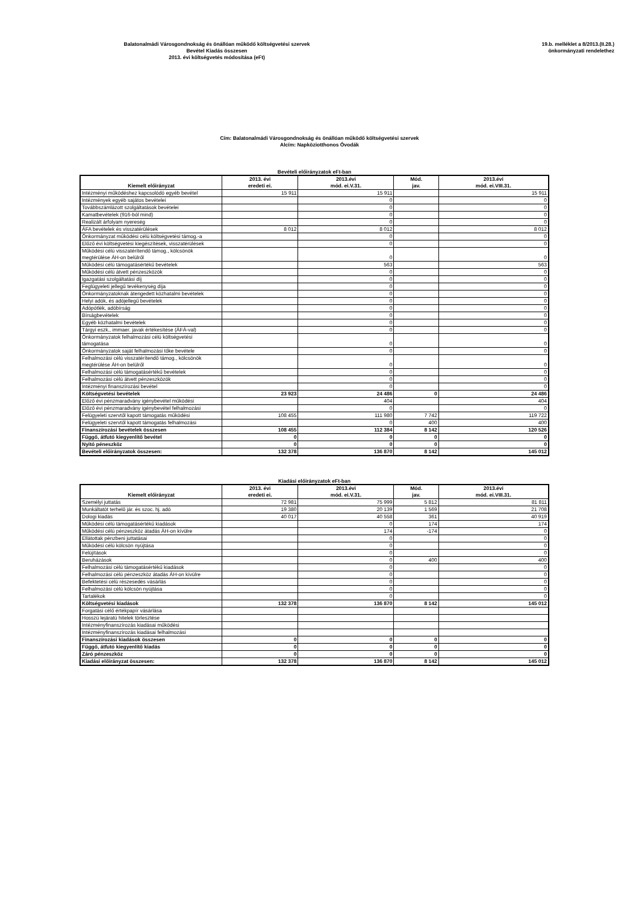Balatonalmádi Városgondnokság és önállóan működő költségvetési szervek
Bevétel Kiadás összesen
2013. évi költségvetés módosítása (eFt)
19.b. melléklet a 8/2013.(II.28.)
önkormányzati rendelethez
Cím: Balatonalmádi Városgondnokság és önállóan működő költségvetési szervek
Alcím: Napköziotthonos Óvodák
Bevételi előirányzatok eFt-ban
| Kiemelt előirányzat | 2013. évi eredeti ei. | 2013.évi mód. ei.V.31. | Mód. jav. | 2013.évi mód. ei.VIII.31. |
| --- | --- | --- | --- | --- |
| Intézményi működéshez kapcsolódó egyéb bevétel | 15 911 | 15 911 | | 15 911 |
| Intézmények egyéb sajátos bevételei | | 0 | | 0 |
| Továbbszámlázott szolgáltatások bevételei | | 0 | | 0 |
| Kamatbevételek (916-ból mind) | | 0 | | 0 |
| Realizált árfolyam nyereség | | 0 | | 0 |
| ÁFA bevételek és visszatérülések | 8 012 | 8 012 | | 8 012 |
| Önkormányzat működési célú költségvetési támog.-a | | 0 | | 0 |
| Előző évi költségvetési kiegészítések, visszatérülések | | 0 | | 0 |
| Működési célú visszatérítendő támog., kölcsönök megtérülése ÁH-on belülről | | 0 | | 0 |
| Működési célú támogatásértékű bevételek | | 563 | | 563 |
| Működési célú átvett pénzeszközök | | 0 | | 0 |
| Igazgatási szolgáltatási díj | | 0 | | 0 |
| Feglügyeleti jellegű tevékenység díja | | 0 | | 0 |
| Önkormányzatoknak átengedett közhatalmi bevételek | | 0 | | 0 |
| Helyi adók, és adójellegű bevételek | | 0 | | 0 |
| Adópótlék, adóbírság | | 0 | | 0 |
| Bírságbevételek | | 0 | | 0 |
| Egyéb közhatalmi bevételek | | 0 | | 0 |
| Tárgyi eszk., immaer. javak értékesítése (ÁFÁ-val) | | 0 | | 0 |
| Önkormányzatok felhalmozási célú költségvetési támogatása | | 0 | | 0 |
| Önkormányzatok saját felhalmozási tőke bevétele | | 0 | | 0 |
| Felhalmozási célú visszatérítendő támog., kölcsönök megtérülése ÁH-on belülről | | 0 | | 0 |
| Felhalmozási célú támogatásértékű bevételek | | 0 | | 0 |
| Felhalmozási célú átvett pénzeszközök | | 0 | | 0 |
| Intézményi finanszírozási bevétel | | 0 | | 0 |
| Költségvetési bevételek | 23 923 | 24 486 | 0 | 24 486 |
| Előző évi pénzmaradvány igénybevétel működési | | 404 | | 404 |
| Előző évi pénzmaradvány igénybevétel felhalmozási | | 0 | | 0 |
| Felügyeleti szervtől kapott támogatás működési | 108 455 | 111 980 | 7 742 | 119 722 |
| Felügyeleti szervtől kapott támogatás felhalmozási | | 0 | 400 | 400 |
| Finanszírozási bevételek összesen | 108 455 | 112 384 | 8 142 | 120 526 |
| Függő, átfutó kiegyenlítő bevétel | 0 | 0 | 0 | 0 |
| Nyitó péneszköz | 0 | 0 | 0 | 0 |
| Bevételi előirányzatok összesen: | 132 378 | 136 870 | 8 142 | 145 012 |
Kiadási előirányzatok eFt-ban
| Kiemelt előirányzat | 2013. évi eredeti ei. | 2013.évi mód. ei.V.31. | Mód. jav. | 2013.évi mód. ei.VIII.31. |
| --- | --- | --- | --- | --- |
| Személyi juttatás | 72 981 | 75 999 | 5 812 | 81 811 |
| Munkáltatót terhelő jár. és szoc. hj. adó | 19 380 | 20 139 | 1 569 | 21 708 |
| Dologi kiadás | 40 017 | 40 558 | 361 | 40 919 |
| Működési célú támogatásértékű kiadások | | 0 | 174 | 174 |
| Működési célú pénzeszköz átadás ÁH-on kívülre | | 174 | -174 | 0 |
| Ellátottak pénzbeni juttatásai | | 0 | | 0 |
| Működési célú kölcsön nyújtása | | 0 | | 0 |
| Felújítások | | 0 | | 0 |
| Beruházások | | 0 | 400 | 400 |
| Felhalmozási célú támogatásértékű kiadások | | 0 | | 0 |
| Felhalmozási célú pénzeszköz átadás ÁH-on kívülre | | 0 | | 0 |
| Befektetési célú részesedés vásárlás | | 0 | | 0 |
| Felhalmozási célú kölcsön nyújtása | | 0 | | 0 |
| Tartalékok | | 0 | | 0 |
| Költségvetési kiadások | 132 378 | 136 870 | 8 142 | 145 012 |
| Forgatási célő értékpapír vásárlása | | | | |
| Hosszú lejáratú hitelek törlesztése | | | | |
| Intézményfinanszírozás kiadásai működési | | | | |
| Intézményfinanszírozás kiadásai felhalmozási | | | | |
| Finanszírozási kiadások összesen | 0 | 0 | 0 | 0 |
| Függő, átfutó kiegyenlítő kiadás | 0 | 0 | 0 | 0 |
| Záró pénzeszköz | 0 | 0 | 0 | 0 |
| Kiadási előirányzat összesen: | 132 378 | 136 870 | 8 142 | 145 012 |